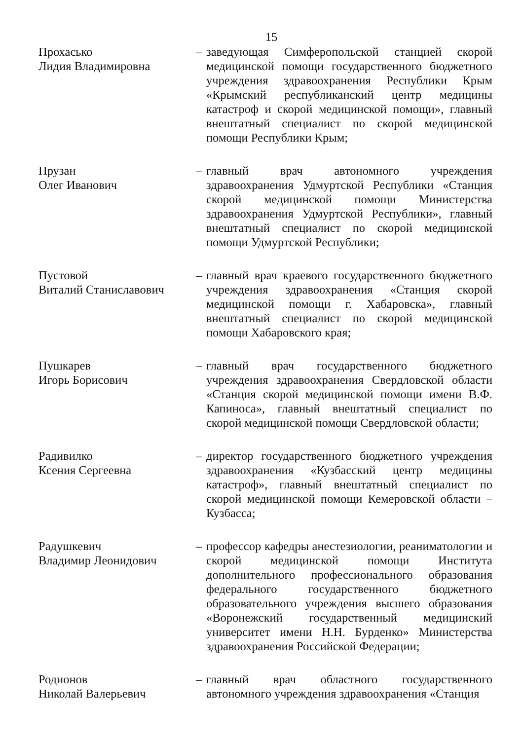15
Прохасько
Лидия Владимировна
– заведующая Симферопольской станцией скорой медицинской помощи государственного бюджетного учреждения здравоохранения Республики Крым «Крымский республиканский центр медицины катастроф и скорой медицинской помощи», главный внештатный специалист по скорой медицинской помощи Республики Крым;
Прузан
Олег Иванович
– главный врач автономного учреждения здравоохранения Удмуртской Республики «Станция скорой медицинской помощи Министерства здравоохранения Удмуртской Республики», главный внештатный специалист по скорой медицинской помощи Удмуртской Республики;
Пустовой
Виталий Станиславович
– главный врач краевого государственного бюджетного учреждения здравоохранения «Станция скорой медицинской помощи г. Хабаровска», главный внештатный специалист по скорой медицинской помощи Хабаровского края;
Пушкарев
Игорь Борисович
– главный врач государственного бюджетного учреждения здравоохранения Свердловской области «Станция скорой медицинской помощи имени В.Ф. Капиноса», главный внештатный специалист по скорой медицинской помощи Свердловской области;
Радивилко
Ксения Сергеевна
– директор государственного бюджетного учреждения здравоохранения «Кузбасский центр медицины катастроф», главный внештатный специалист по скорой медицинской помощи Кемеровской области – Кузбасса;
Радушкевич
Владимир Леонидович
– профессор кафедры анестезиологии, реаниматологии и скорой медицинской помощи Института дополнительного профессионального образования федерального государственного бюджетного образовательного учреждения высшего образования «Воронежский государственный медицинский университет имени Н.Н. Бурденко» Министерства здравоохранения Российской Федерации;
Родионов
Николай Валерьевич
– главный врач областного государственного автономного учреждения здравоохранения «Станция